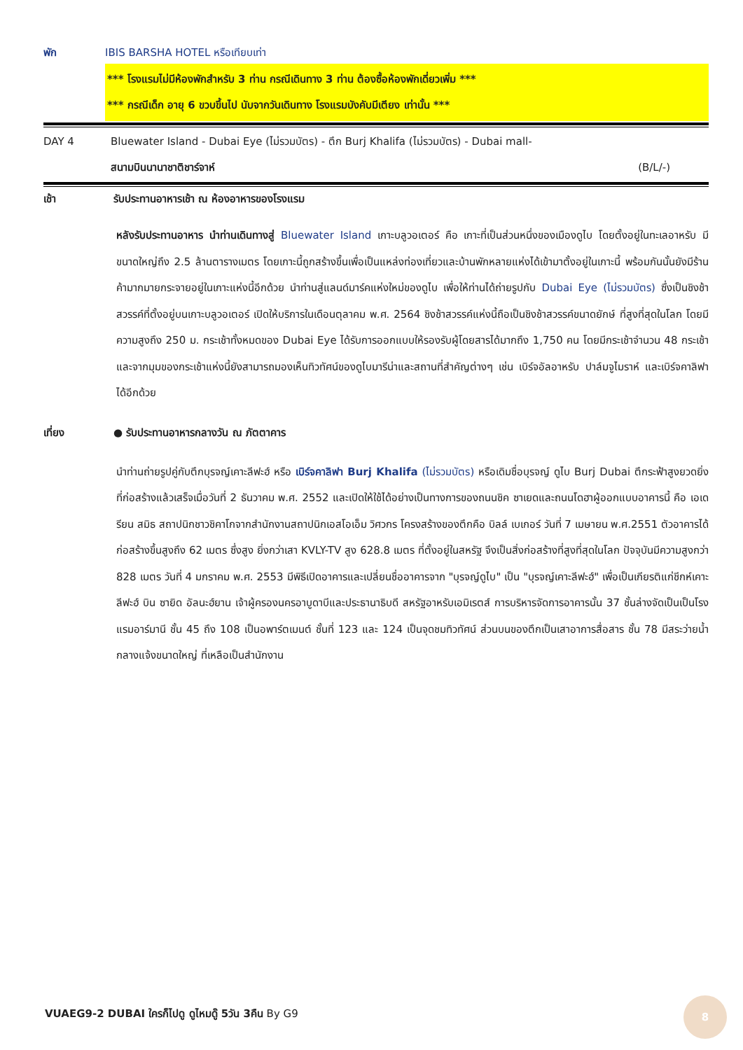พัก IBIS BARSHA HOTEL หรือเทียบเท่า
*** โรงแรมไม่มีห้องพักสำหรับ 3 ท่าน กรณีเดินทาง 3 ท่าน ต้องซื้อห้องพักเดี่ยวเพิ่ม ***
*** กรณีเด็ก อายุ 6 ขวบขึ้นไป นับจากวันเดินทาง โรงแรมบังคับมีเตียง เท่านั้น ***
DAY 4 Bluewater Island - Dubai Eye (ไม่รวมบัตร) - ตึก Burj Khalifa (ไม่รวมบัตร) - Dubai mall-
สนามบินนานาชาติชาร์จาห์ (B/L/-)
เช้า รับประทานอาหารเช้า ณ ห้องอาหารของโรงแรม
หลังรับประทานอาหาร นำท่านเดินทางสู่ Bluewater Island เกาะบลูวอเตอร์ คือ เกาะที่เป็นส่วนหนึ่งของเมืองดูไบ โดยตั้งอยู่ในทะเลอาหรับ มีขนาดใหญ่ถึง 2.5 ล้านตารางเมตร โดยเกาะนี้ถูกสร้างขึ้นเพื่อเป็นแหล่งท่องเที่ยวและบ้านพักหลายแห่งได้เข้ามาตั้งอยู่ในเกาะนี้ พร้อมกันนั้นยังมีร้านค้ามากมายกระจายอยู่ในเกาะแห่งนี้อีกด้วย นำท่านสู่แลนด์มาร์คแห่งใหม่ของดูไบ เพื่อให้ท่านได้ถ่ายรูปกับ Dubai Eye (ไม่รวมบัตร) ซึ่งเป็นชิงช้าสวรรค์ที่ตั้งอยู่บนเกาะบลูวอเตอร์ เปิดให้บริการในเดือนตุลาคม พ.ศ. 2564 ชิงช้าสวรรค์แห่งนี้ถือเป็นชิงช้าสวรรค์ขนาดยักษ์ ที่สูงที่สุดในโลก โดยมีความสูงถึง 250 ม. กระเช้าทั้งหมดของ Dubai Eye ได้รับการออกแบบให้รองรับผู้โดยสารได้มากถึง 1,750 คน โดยมีกระเช้าจำนวน 48 กระเช้า และจากมุมของกระเช้าแห่งนี้ยังสามารถมองเห็นทิวทัศน์ของดูไบมารีน่าและสถานที่สำคัญต่างๆ เช่น เบิร์จอัลอาหรับ ปาล์มจูไมราห์ และเบิร์จคาลิฟาได้อีกด้วย
เที่ยง ● รับประทานอาหารกลางวัน ณ ภัตตาคาร
นำท่านถ่ายรูปคู่กับตึกบุรจญ์เคาะลีฟะฮ์ หรือ เบิร์จคาลิฟา Burj Khalifa (ไม่รวมบัตร) หรือเดิมชื่อบุรจญ์ ดูไบ Burj Dubai ตึกระฟ้าสูงยวดยิ่ง ที่ก่อสร้างแล้วเสร็จเมื่อวันที่ 2 ธันวาคม พ.ศ. 2552 และเปิดให้ใช้ได้อย่างเป็นทางการของถนนชิค ซาเยดและถนนโดฮาผู้ออกแบบอาคารนี้ คือ เอเดรียน สมิธ สถาปนิกชาวชิคาโกจากสำนักงานสถาปนิกเอสโอเอ็ม วิศวกร โครงสร้างของตึกคือ บิลล์ เบเกอร์ วันที่ 7 เมษายน พ.ศ.2551 ตัวอาคารได้ก่อสร้างขึ้นสูงถึง 62 เมตร ซึ่งสูง ยิ่งกว่าเสา KVLY-TV สูง 628.8 เมตร ที่ตั้งอยู่ในสหรัฐ จึงเป็นสิ่งก่อสร้างที่สูงที่สุดในโลก ปัจจุบันมีความสูงกว่า 828 เมตร วันที่ 4 มกราคม พ.ศ. 2553 มีพิธีเปิดอาคารและเปลี่ยนชื่ออาคารจาก "บุรจญ์ดูไบ" เป็น "บุรจญ์เคาะลีฟะฮ์" เพื่อเป็นเกียรติแก่ชีกห์เคาะลีฟะฮ์ บิน ซายิด อัลนะฮ์ยาน เจ้าผู้ครองนครอาบูดาบีและประธานาธิบดี สหรัฐอาหรับเอมิเรตส์ การบริหารจัดการอาคารนั้น 37 ชั้นล่างจัดเป็นเป็นโรงแรมอาร์มานี ชั้น 45 ถึง 108 เป็นอพาร์ตเมนต์ ชั้นที่ 123 และ 124 เป็นจุดชมทิวทัศน์ ส่วนบนของตึกเป็นเสาอาการสื่อสาร ชั้น 78 มีสระว่ายน้ำ กลางแจ้งขนาดใหญ่ ที่เหลือเป็นสำนักงาน
VUAEG9-2 DUBAI ใครก็ไปดู ดูไหมดู๊ 5วัน 3คืน By G9
8